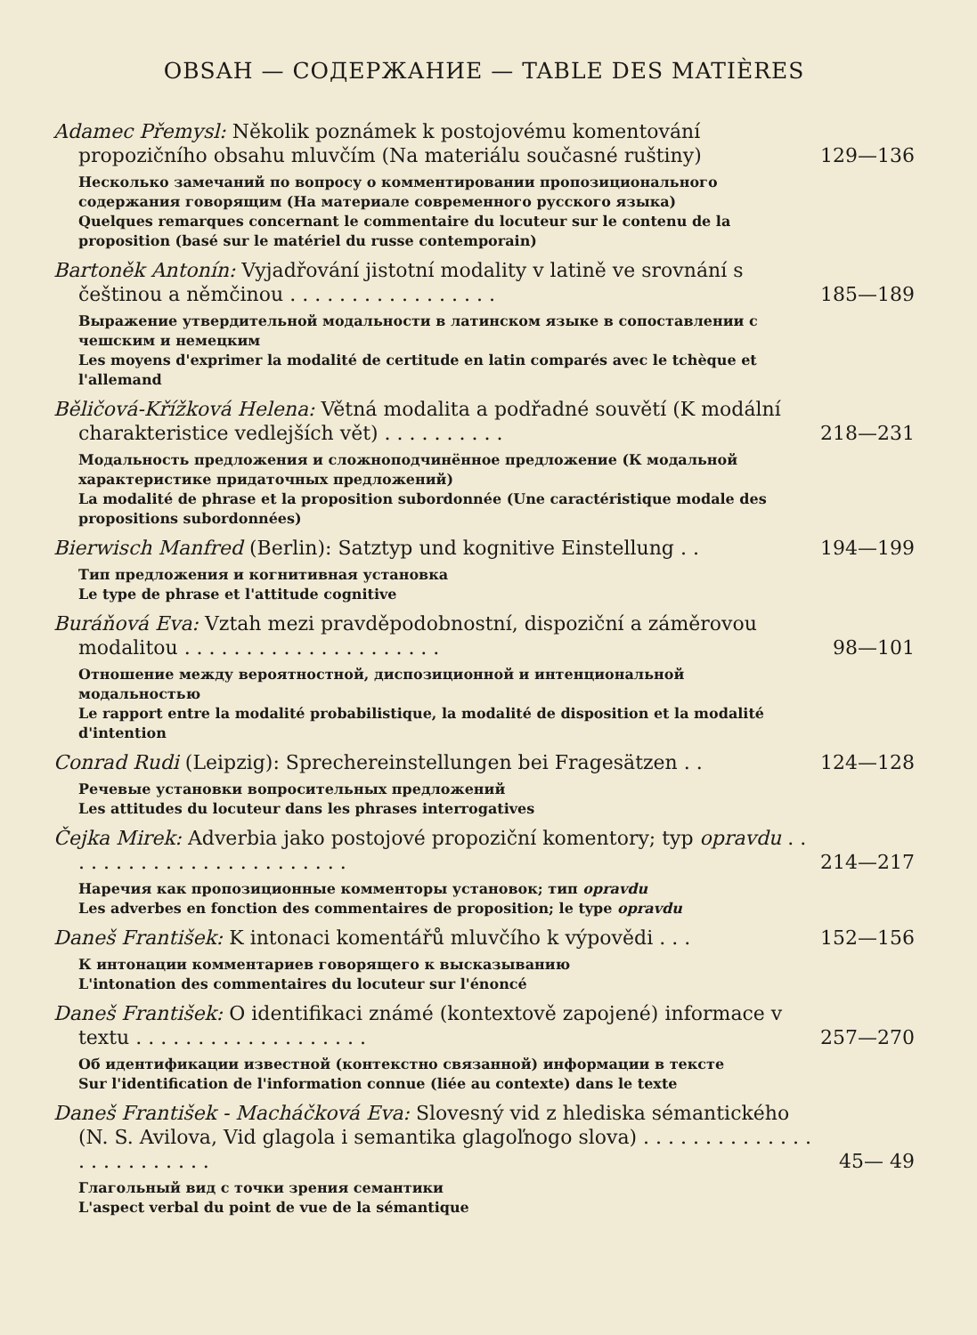OBSAH — СОДЕРЖАНИЕ — TABLE DES MATIÈRES
Adamec Přemysl: Několik poznámek k postojovému komentování propozičního obsahu mluvčím (Na materiálu současné ruštiny) 129—136
Несколько замечаний по вопросу о комментировании пропозиционального содержания говорящим (На материале современного русского языка)
Quelques remarques concernant le commentaire du locuteur sur le contenu de la proposition (basé sur le matériel du russe contemporain)
Bartoněk Antonín: Vyjadřování jistotní modality v latině ve srovnání s češtinou a němčinou . . . . . . . . . . . . . . . . . 185—189
Выражение утвердительной модальности в латинском языке в сопоставлении с чешским и немецким
Les moyens d'exprimer la modalité de certitude en latin comparés avec le tchèque et l'allemand
Běličová-Křížková Helena: Větná modalita a podřadné souvětí (K modální charakteristice vedlejších vět) . . . . . . . . . . 218—231
Модальность предложения и сложноподчинённое предложение (К модальной характеристике придаточных предложений)
La modalité de phrase et la proposition subordonnée (Une caractéristique modale des propositions subordonnées)
Bierwisch Manfred (Berlin): Satztyp und kognitive Einstellung . . 194—199
Тип предложения и когнитивная установка
Le type de phrase et l'attitude cognitive
Buráňová Eva: Vztah mezi pravděpodobnostní, dispoziční a záměrovou modalitou . . . . . . . . . . . . . . . . . . . . . 98—101
Отношение между вероятностной, диспозиционной и интенциональной модальностью
Le rapport entre la modalité probabilistique, la modalité de disposition et la modalité d'intention
Conrad Rudi (Leipzig): Sprechereinstellungen bei Fragesätzen . . 124—128
Речевые установки вопросительных предложений
Les attitudes du locuteur dans les phrases interrogatives
Čejka Mirek: Adverbia jako postojové propoziční komentory; typ opravdu . . . . . . . . . . . . . . . . . . . . . . . . 214—217
Наречия как пропозиционные комменторы установок; тип opravdu
Les adverbes en fonction des commentaires de proposition; le type opravdu
Daneš František: K intonaci komentářů mluvčího k výpovědi . . . 152—156
К интонации комментариев говорящего к высказыванию
L'intonation des commentaires du locuteur sur l'énoncé
Daneš František: O identifikaci známé (kontextově zapojené) informace v textu . . . . . . . . . . . . . . . . . . . 257—270
Об идентификации известной (контекстно связанной) информации в тексте
Sur l'identification de l'information connue (liée au contexte) dans le texte
Daneš František - Macháčková Eva: Slovesný vid z hlediska sémantického (N. S. Avilova, Vid glagola i semantika glagoľnogo slova) . . . . . . . . . . . . . . . . . . . . . . . . . 45— 49
Глагольный вид с точки зрения семантики
L'aspect verbal du point de vue de la sémantique